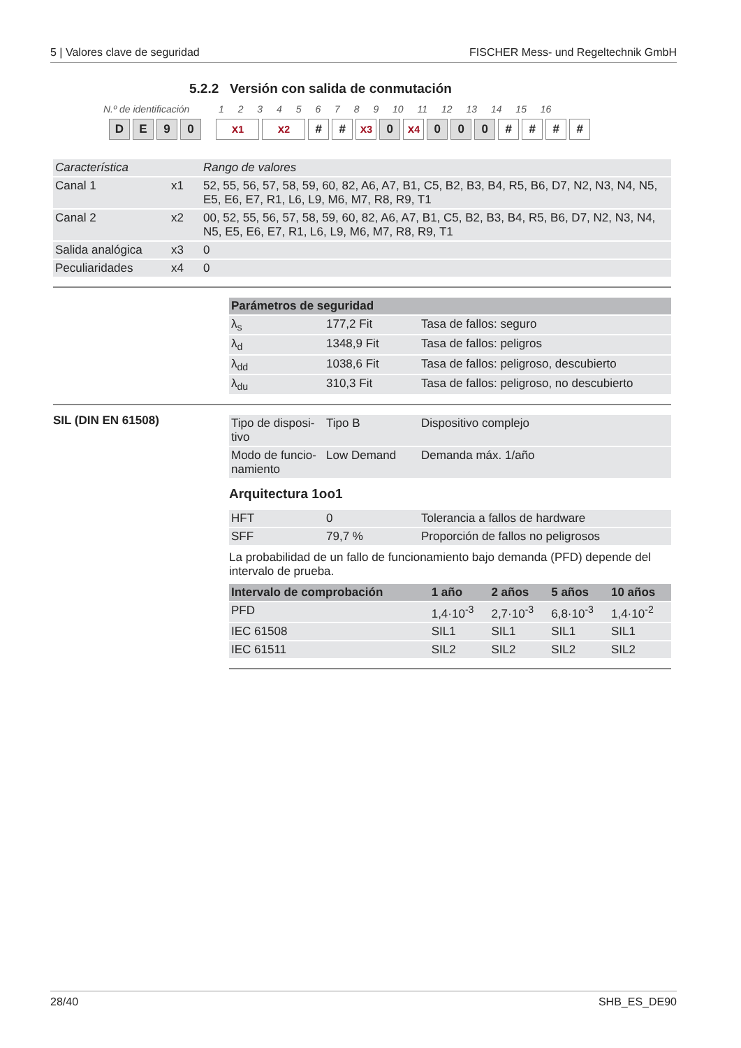5 | Valores clave de seguridad FISCHER Mess- und Regeltechnik GmbH
5.2.2 Versión con salida de conmutación
N.º de identificación 1 2 3 4 5 6 7 8 9 10 11 12 13 14 15 16
DE 90 x<sub>1</sub> x<sub>2</sub> # # x<sub>3</sub> 0 x<sub>4</sub> 0 0 0 # # # #
| Característica | | Rango de valores |
| Canal 1 | x1 | 52, 55, 56, 57, 58, 59, 60, 82, A6, A7, B1, C5, B2, B3, B4, R5, B6, D7, N2, N3, N4, N5, E5, E6, E7, R1, L6, L9, M6, M7, R8, R9, T1 |
| Canal 2 | x2 | 00, 52, 55, 56, 57, 58, 59, 60, 82, A6, A7, B1, C5, B2, B3, B4, R5, B6, D7, N2, N3, N4, N5, E5, E6, E7, R1, L6, L9, M6, M7, R8, R9, T1 |
| Salida analógica | x3 | 0 |
| Peculiaridades | x4 | 0 |
| Parámetros de seguridad | | |
| --- | --- | --- |
| λ<sub>s</sub> | 177,2 Fit | Tasa de fallos: seguro |
| λ<sub>d</sub> | 1348,9 Fit | Tasa de fallos: peligros |
| λ<sub>dd</sub> | 1038,6 Fit | Tasa de fallos: peligroso, descubierto |
| λ<sub>du</sub> | 310,3 Fit | Tasa de fallos: peligroso, no descubierto |
SIL (DIN EN 61508)
| Tipo de disposi-tivo | Tipo B | Dispositivo complejo |
| Modo de funcio-namiento | Low Demand | Demanda máx. 1/año |
Arquitectura 1oo1
| HFT | 0 | Tolerancia a fallos de hardware |
| SFF | 79,7 % | Proporción de fallos no peligrosos |
La probabilidad de un fallo de funcionamiento bajo demanda (PFD) depende del intervalo de prueba.
| Intervalo de comprobación | 1 año | 2 años | 5 años | 10 años |
| --- | --- | --- | --- | --- |
| PFD | 1,4·10<sup>-3</sup> | 2,7·10<sup>-3</sup> | 6,8·10<sup>-3</sup> | 1,4·10<sup>-2</sup> |
| IEC 61508 | SIL1 | SIL1 | SIL1 | SIL1 |
| IEC 61511 | SIL2 | SIL2 | SIL2 | SIL2 |
28/40 SHB_ES_DE90